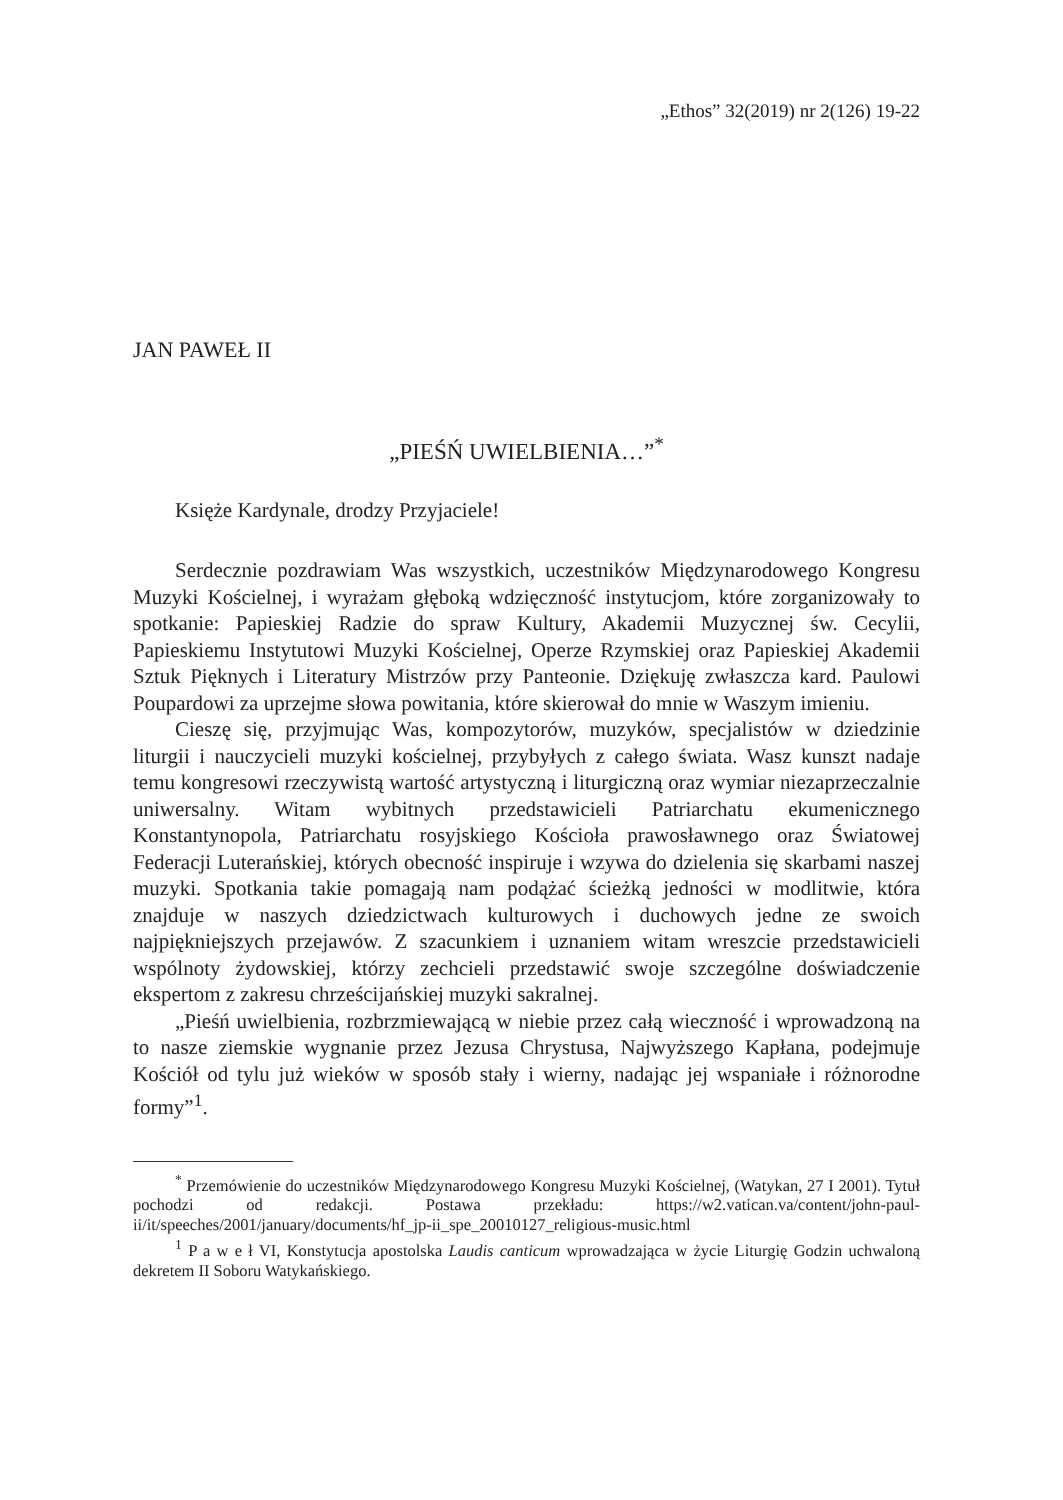„Ethos” 32(2019) nr 2(126) 19-22
JAN PAWEŁ II
„PIEŚŃ UWIELBIENIA…”<sup>*</sup>
Księże Kardynale, drodzy Przyjaciele!
Serdecznie pozdrawiam Was wszystkich, uczestników Międzynarodowego Kongresu Muzyki Kościelnej, i wyrażam głęboką wdzięczność instytucjom, które zorganizowały to spotkanie: Papieskiej Radzie do spraw Kultury, Akademii Muzycznej św. Cecylii, Papieskiemu Instytutowi Muzyki Kościelnej, Operze Rzymskiej oraz Papieskiej Akademii Sztuk Pięknych i Literatury Mistrzów przy Panteonie. Dziękuję zwłaszcza kard. Paulowi Poupardowi za uprzejme słowa powitania, które skierował do mnie w Waszym imieniu.
Cieszę się, przyjmując Was, kompozytorów, muzyków, specjalistów w dziedzinie liturgii i nauczycieli muzyki kościelnej, przybyłych z całego świata. Wasz kunszt nadaje temu kongresowi rzeczywistą wartość artystyczną i liturgiczną oraz wymiar niezaprzeczalnie uniwersalny. Witam wybitnych przedstawicieli Patriarchatu ekumenicznego Konstantynopola, Patriarchatu rosyjskiego Kościoła prawosławnego oraz Światowej Federacji Luterańskiej, których obecność inspiruje i wzywa do dzielenia się skarbami naszej muzyki. Spotkania takie pomagają nam podążać ścieżką jedności w modlitwie, która znajduje w naszych dziedzictwach kulturowych i duchowych jedne ze swoich najpiękniejszych przejawów. Z szacunkiem i uznaniem witam wreszcie przedstawicieli wspólnoty żydowskiej, którzy zechcieli przedstawić swoje szczególne doświadczenie ekspertom z zakresu chrześcijańskiej muzyki sakralnej.
„Pieśń uwielbienia, rozbrzmiewającą w niebie przez całą wieczność i wprowadzoną na to nasze ziemskie wygnanie przez Jezusa Chrystusa, Najwyższego Kapłana, podejmuje Kościół od tylu już wieków w sposób stały i wierny, nadając jej wspaniałe i różnorodne formy”<sup>1</sup>.
<sup>*</sup> Przemówienie do uczestników Międzynarodowego Kongresu Muzyki Kościelnej, (Watykan, 27 I 2001). Tytuł pochodzi od redakcji. Postawa przekładu: https://w2.vatican.va/content/john-paul-ii/it/speeches/2001/january/documents/hf_jp-ii_spe_20010127_religious-music.html
<sup>1</sup> P a w e ł VI, Konstytucja apostolska Laudis canticum wprowadzająca w życie Liturgię Godzin uchwaloną dekretem II Soboru Watykańskiego.